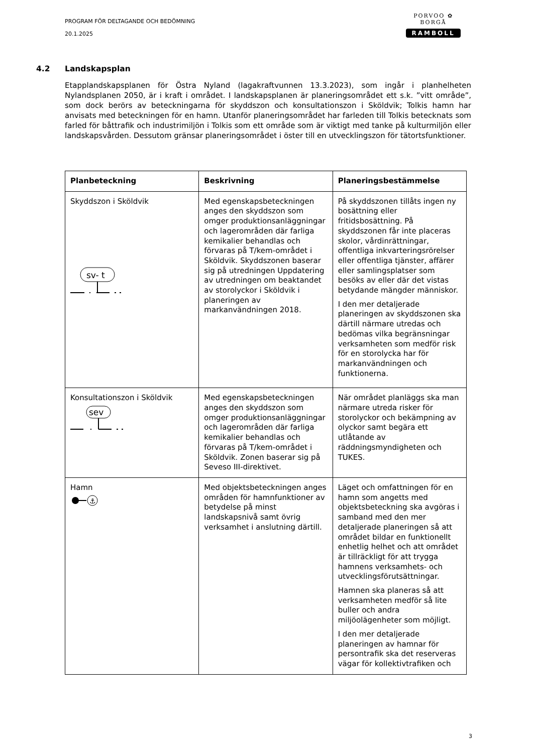PROGRAM FÖR DELTAGANDE OCH BEDÖMNING
20.1.2025
PORVOO ✿ BORGÅ
RAMBOLL
4.2 Landskapsplan
Etapplandskapsplanen för Östra Nyland (lagakraftvunnen 13.3.2023), som ingår i planhelheten Nylandsplanen 2050, är i kraft i området. I landskapsplanen är planeringsområdet ett s.k. ”vitt område”, som dock berörs av beteckningarna för skyddszon och konsultationszon i Sköldvik; Tolkis hamn har anvisats med beteckningen för en hamn. Utanför planeringsområdet har farleden till Tolkis betecknats som farled för båttrafik och industrimiljön i Tolkis som ett område som är viktigt med tanke på kulturmiljön eller landskapsvården. Dessutom gränsar planeringsområdet i öster till en utvecklingszon för tätortsfunktioner.
| Planbeteckning | Beskrivning | Planeringsbestämmelse |
| --- | --- | --- |
| Skyddszon i Sköldvik sv- t | Med egenskapsbeteckningen anges den skyddszon som omger produktionsanläggningar och lagerområden där farliga kemikalier behandlas och förvaras på T/kem-området i Sköldvik. Skyddszonen baserar sig på utredningen Uppdatering av utredningen om beaktandet av storolyckor i Sköldvik i planeringen av markanvändningen 2018. | På skyddszonen tillåts ingen ny bosättning eller fritidsbosättning. På skyddszonen får inte placeras skolor, vårdinrättningar, offentliga inkvarteringsrörelser eller offentliga tjänster, affärer eller samlingsplatser som besöks av eller där det vistas betydande mängder människor. I den mer detaljerade planeringen av skyddszonen ska därtill närmare utredas och bedömas vilka begränsningar verksamheten som medför risk för en storolycka har för markanvändningen och funktionerna. |
| Konsultationszon i Sköldvik sev | Med egenskapsbeteckningen anges den skyddszon som omger produktionsanläggningar och lagerområden där farliga kemikalier behandlas och förvaras på T/kem-området i Sköldvik. Zonen baserar sig på Seveso III-direktivet. | När området planläggs ska man närmare utreda risker för storolyckor och bekämpning av olyckor samt begära ett utlåtande av räddningsmyndigheten och TUKES. |
| Hamn ⚓ | Med objektsbeteckningen anges områden för hamnfunktioner av betydelse på minst landskapsnivå samt övrig verksamhet i anslutning därtill. | Läget och omfattningen för en hamn som angetts med objektsbeteckning ska avgöras i samband med den mer detaljerade planeringen så att området bildar en funktionellt enhetlig helhet och att området är tillräckligt för att trygga hamnens verksamhets- och utvecklingsförutsättningar. Hamnen ska planeras så att verksamheten medför så lite buller och andra miljöolägenheter som möjligt. I den mer detaljerade planeringen av hamnar för persontrafik ska det reserveras vägar för kollektivtrafiken och |
3